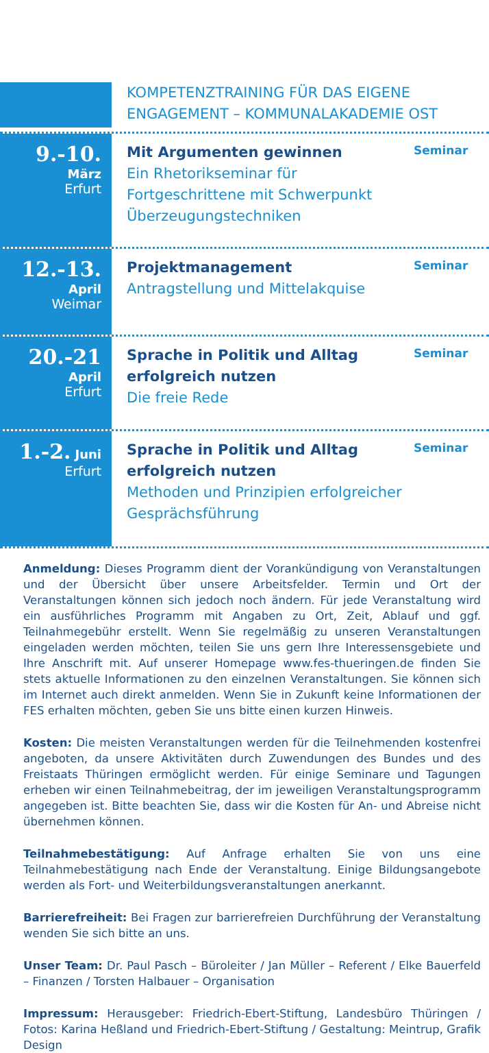KOMPETENZTRAINING FÜR DAS EIGENE ENGAGEMENT – KOMMUNALAKADEMIE OST
9.-10.
März
Erfurt
Mit Argumenten gewinnen
Ein Rhetorikseminar für Fortgeschrittene mit Schwerpunkt Überzeugungstechniken
Seminar
12.-13.
April
Weimar
Projektmanagement
Antragstellung und Mittelakquise
Seminar
20.-21
April
Erfurt
Sprache in Politik und Alltag erfolgreich nutzen
Die freie Rede
Seminar
1.-2. Juni
Erfurt
Sprache in Politik und Alltag erfolgreich nutzen
Methoden und Prinzipien erfolgreicher Gesprächsführung
Seminar
Anmeldung: Dieses Programm dient der Vorankündigung von Veranstaltungen und der Übersicht über unsere Arbeitsfelder. Termin und Ort der Veranstaltungen können sich jedoch noch ändern. Für jede Veranstaltung wird ein ausführliches Programm mit Angaben zu Ort, Zeit, Ablauf und ggf. Teilnahmegebühr erstellt. Wenn Sie regelmäßig zu unseren Veranstaltungen eingeladen werden möchten, teilen Sie uns gern Ihre Interessensgebiete und Ihre Anschrift mit. Auf unserer Homepage www.fes-thueringen.de finden Sie stets aktuelle Informationen zu den einzelnen Veranstaltungen. Sie können sich im Internet auch direkt anmelden. Wenn Sie in Zukunft keine Informationen der FES erhalten möchten, geben Sie uns bitte einen kurzen Hinweis.
Kosten: Die meisten Veranstaltungen werden für die Teilnehmenden kostenfrei angeboten, da unsere Aktivitäten durch Zuwendungen des Bundes und des Freistaats Thüringen ermöglicht werden. Für einige Seminare und Tagungen erheben wir einen Teilnahmebeitrag, der im jeweiligen Veranstaltungsprogramm angegeben ist. Bitte beachten Sie, dass wir die Kosten für An- und Abreise nicht übernehmen können.
Teilnahmebestätigung: Auf Anfrage erhalten Sie von uns eine Teilnahmebestätigung nach Ende der Veranstaltung. Einige Bildungsangebote werden als Fort- und Weiterbildungsveranstaltungen anerkannt.
Barrierefreiheit: Bei Fragen zur barrierefreien Durchführung der Veranstaltung wenden Sie sich bitte an uns.
Unser Team: Dr. Paul Pasch – Büroleiter / Jan Müller – Referent / Elke Bauerfeld – Finanzen / Torsten Halbauer – Organisation
Impressum: Herausgeber: Friedrich-Ebert-Stiftung, Landesbüro Thüringen / Fotos: Karina Heßland und Friedrich-Ebert-Stiftung / Gestaltung: Meintrup, Grafik Design